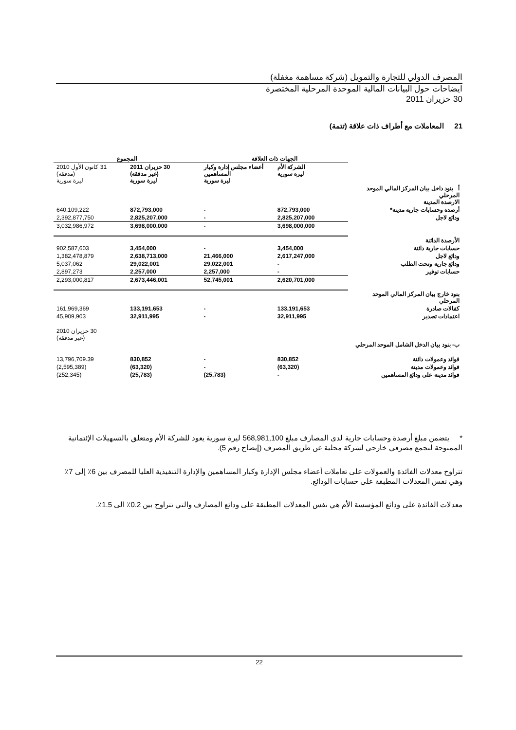المصرف الدولي للتجارة والتمويل (شركة مساهمة مغفلة)
ايضاحات حول البيانات المالية الموحدة المرحلية المختصرة
30 حزيران 2011
21 المعاملات مع أطراف ذات علاقة (تتمة)
| | الجهات ذات العلاقة | | المجموع | |
| | الشركة الأم ليرة سورية | أعضاء مجلس إدارة وكبار المساهمين ليرة سورية | 30 حزيران 2011 (غير مدققة) ليرة سورية | 31 كانون الأول 2010 (مدققة) ليرة سورية |
| أ_ بنود داخل بيان المركز المالي الموحد المرحلي الارصدة المدينة | | | | |
| أرصدة وحسابات جارية مدينة* | 872,793,000 | - | 872,793,000 | 640,109,222 |
| ودائع لاجل | 2,825,207,000 | - | 2,825,207,000 | 2,392,877,750 |
| | 3,698,000,000 | - | 3,698,000,000 | 3,032,986,972 |
| الأرصدة الدائنة | | | | |
| حسابات جارية دائنة | 3,454,000 | - | 3,454,000 | 902,587,603 |
| ودائع لاجل | 2,617,247,000 | 21,466,000 | 2,638,713,000 | 1,382,478,879 |
| ودائع جارية وتحت الطلب | - | 29,022,001 | 29,022,001 | 5,037,062 |
| حسابات توفير | - | 2,257,000 | 2,257,000 | 2,897,273 |
| | 2,620,701,000 | 52,745,001 | 2,673,446,001 | 2,293,000,817 |
| بنود خارج بيان المركز المالي الموحد المرحلي | | | | |
| كفالات صادرة | 133,191,653 | - | 133,191,653 | 161,969,369 |
| اعتمادات تصدير | 32,911,995 | - | 32,911,995 | 45,909,903 |
| ب- بنود بيان الدخل الشامل الموحد المرحلي | | | | 30 حزيران 2010 (غير مدققة) |
| فوائد وعمولات دائنة | 830,852 | - | 830,852 | 13,796,709.39 |
| فوائد وعمولات مدينة | (63,320) | - | (63,320) | (2,595,389) |
| فوائد مدينة على ودائع المساهمين | - | (25,783) | (25,783) | (252,345) |
* يتضمن مبلغ أرصدة وحسابات جارية لدى المصارف مبلغ 568,981,100 ليرة سورية يعود للشركة الأم ومتعلق بالتسهيلات الإئتمانية الممنوحة لتجمع مصرفي خارجي لشركة محلية عن طريق المصرف (إيضاح رقم 5).
تتراوح معدلات الفائدة والعمولات على تعاملات أعضاء مجلس الإدارة وكبار المساهمين والإدارة التنفيذية العليا للمصرف بين 6٪ إلى 7٪ وهي نفس المعدلات المطبقة على حسابات الودائع.
معدلات الفائدة على ودائع المؤسسة الأم هي نفس المعدلات المطبقة على ودائع المصارف والتي تتراوح بين 0.2٪ الى 1.5٪.
22